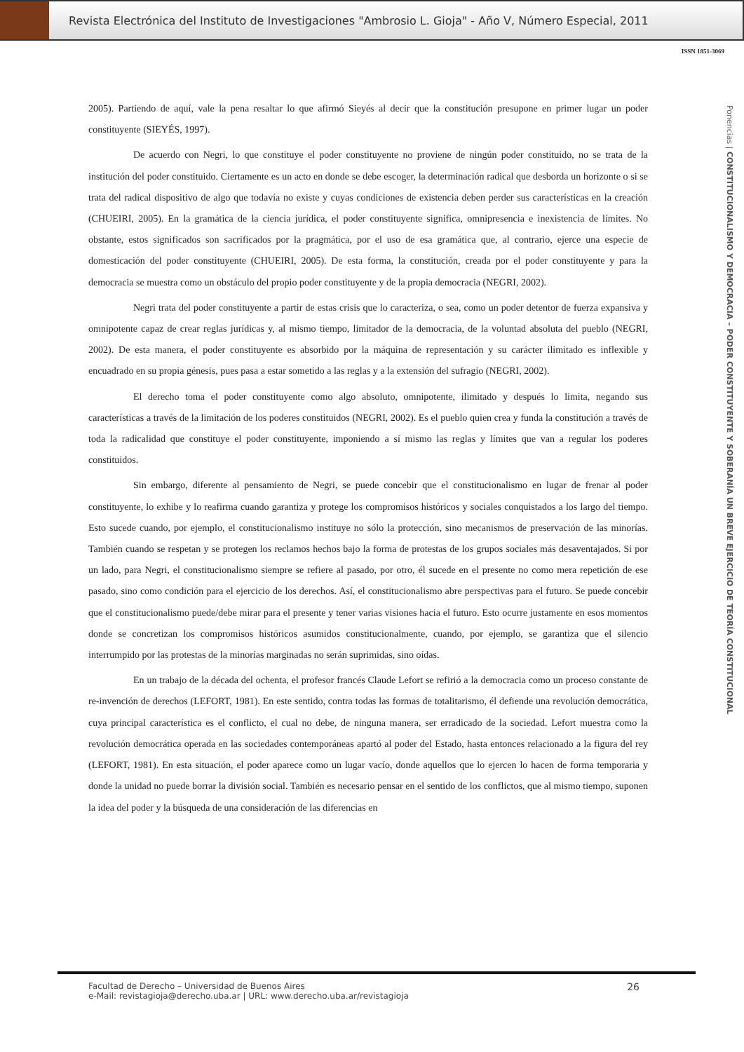Revista Electrónica del Instituto de Investigaciones "Ambrosio L. Gioja" - Año V, Número Especial, 2011
ISSN 1851-3069
Ponencias | CONSTITUCIONALISMO Y DEMOCRACIA – PODER CONSTITUYENTE Y SOBERANÍA UN BREVE EJERCICIO DE TEORÍA CONSTITUCIONAL
2005). Partiendo de aquí, vale la pena resaltar lo que afirmó Sieyés al decir que la constitución presupone en primer lugar un poder constituyente (SIEYÉS, 1997).
De acuerdo con Negri, lo que constituye el poder constituyente no proviene de ningún poder constituido, no se trata de la institución del poder constituido. Ciertamente es un acto en donde se debe escoger, la determinación radical que desborda un horizonte o si se trata del radical dispositivo de algo que todavía no existe y cuyas condiciones de existencia deben perder sus características en la creación (CHUEIRI, 2005). En la gramática de la ciencia jurídica, el poder constituyente significa, omnipresencia e inexistencia de límites. No obstante, estos significados son sacrificados por la pragmática, por el uso de esa gramática que, al contrario, ejerce una especie de domesticación del poder constituyente (CHUEIRI, 2005). De esta forma, la constitución, creada por el poder constituyente y para la democracia se muestra como un obstáculo del propio poder constituyente y de la propia democracia (NEGRI, 2002).
Negri trata del poder constituyente a partir de estas crisis que lo caracteriza, o sea, como un poder detentor de fuerza expansiva y omnipotente capaz de crear reglas jurídicas y, al mismo tiempo, limitador de la democracia, de la voluntad absoluta del pueblo (NEGRI, 2002). De esta manera, el poder constituyente es absorbido por la máquina de representación y su carácter ilimitado es inflexible y encuadrado en su propia génesis, pues pasa a estar sometido a las reglas y a la extensión del sufragio (NEGRI, 2002).
El derecho toma el poder constituyente como algo absoluto, omnipotente, ilimitado y después lo limita, negando sus características a través de la limitación de los poderes constituidos (NEGRI, 2002). Es el pueblo quien crea y funda la constitución a través de toda la radicalidad que constituye el poder constituyente, imponiendo a sí mismo las reglas y límites que van a regular los poderes constituidos.
Sin embargo, diferente al pensamiento de Negri, se puede concebir que el constitucionalismo en lugar de frenar al poder constituyente, lo exhibe y lo reafirma cuando garantiza y protege los compromisos históricos y sociales conquistados a los largo del tiempo. Esto sucede cuando, por ejemplo, el constitucionalismo instituye no sólo la protección, sino mecanismos de preservación de las minorías. También cuando se respetan y se protegen los reclamos hechos bajo la forma de protestas de los grupos sociales más desaventajados. Si por un lado, para Negri, el constitucionalismo siempre se refiere al pasado, por otro, él sucede en el presente no como mera repetición de ese pasado, sino como condición para el ejercicio de los derechos. Así, el constitucionalismo abre perspectivas para el futuro. Se puede concebir que el constitucionalismo puede/debe mirar para el presente y tener varias visiones hacia el futuro. Esto ocurre justamente en esos momentos donde se concretizan los compromisos históricos asumidos constitucionalmente, cuando, por ejemplo, se garantiza que el silencio interrumpido por las protestas de la minorías marginadas no serán suprimidas, sino oídas.
En un trabajo de la década del ochenta, el profesor francés Claude Lefort se refirió a la democracia como un proceso constante de re-invención de derechos (LEFORT, 1981). En este sentido, contra todas las formas de totalitarismo, él defiende una revolución democrática, cuya principal característica es el conflicto, el cual no debe, de ninguna manera, ser erradicado de la sociedad. Lefort muestra como la revolución democrática operada en las sociedades contemporáneas apartó al poder del Estado, hasta entonces relacionado a la figura del rey (LEFORT, 1981). En esta situación, el poder aparece como un lugar vacío, donde aquellos que lo ejercen lo hacen de forma temporaria y donde la unidad no puede borrar la división social. También es necesario pensar en el sentido de los conflictos, que al mismo tiempo, suponen la idea del poder y la búsqueda de una consideración de las diferencias en
Facultad de Derecho – Universidad de Buenos Aires
e-Mail: revistagioja@derecho.uba.ar | URL: www.derecho.uba.ar/revistagioja
26